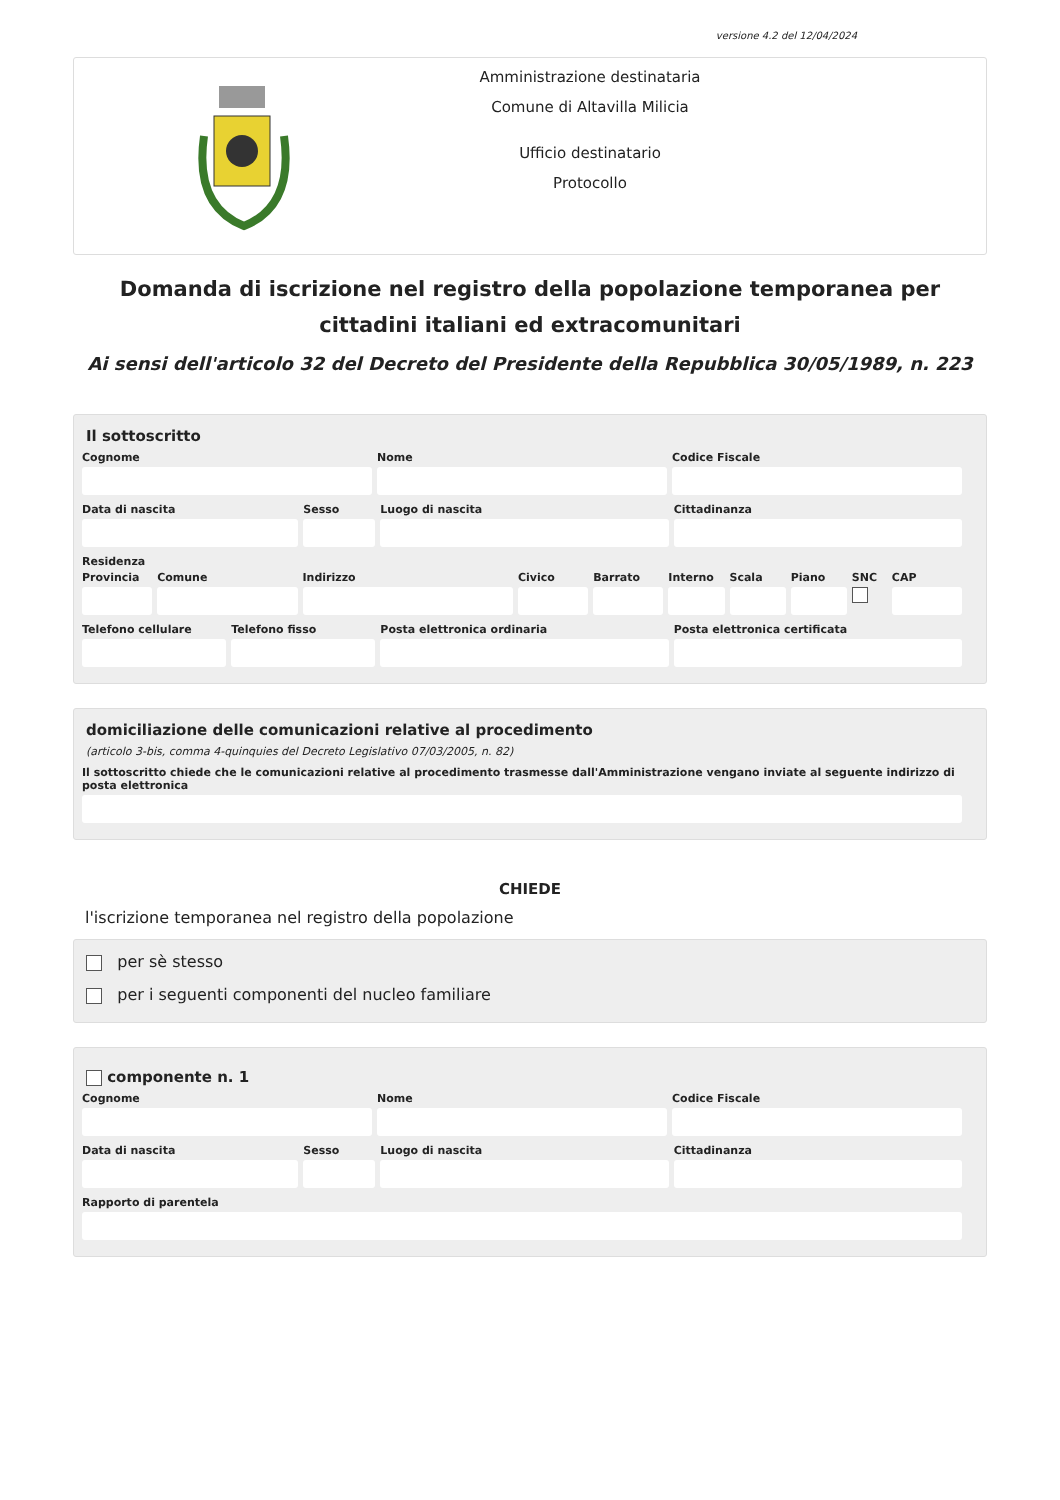versione 4.2 del 12/04/2024
Amministrazione destinataria
Comune di Altavilla Milicia
Ufficio destinatario
Protocollo
Domanda di iscrizione nel registro della popolazione temporanea per cittadini italiani ed extracomunitari
Ai sensi dell'articolo 32 del Decreto del Presidente della Repubblica 30/05/1989, n. 223
Il sottoscritto
Cognome Nome Codice Fiscale
Data di nascita Sesso Luogo di nascita Cittadinanza
Residenza
Provincia Comune Indirizzo Civico Barrato Interno Scala Piano SNC CAP
Telefono cellulare Telefono fisso Posta elettronica ordinaria Posta elettronica certificata
domiciliazione delle comunicazioni relative al procedimento
(articolo 3-bis, comma 4-quinquies del Decreto Legislativo 07/03/2005, n. 82)
Il sottoscritto chiede che le comunicazioni relative al procedimento trasmesse dall'Amministrazione vengano inviate al seguente indirizzo di posta elettronica
CHIEDE
l'iscrizione temporanea nel registro della popolazione
per sè stesso
per i seguenti componenti del nucleo familiare
componente n. 1
Cognome Nome Codice Fiscale
Data di nascita Sesso Luogo di nascita Cittadinanza
Rapporto di parentela